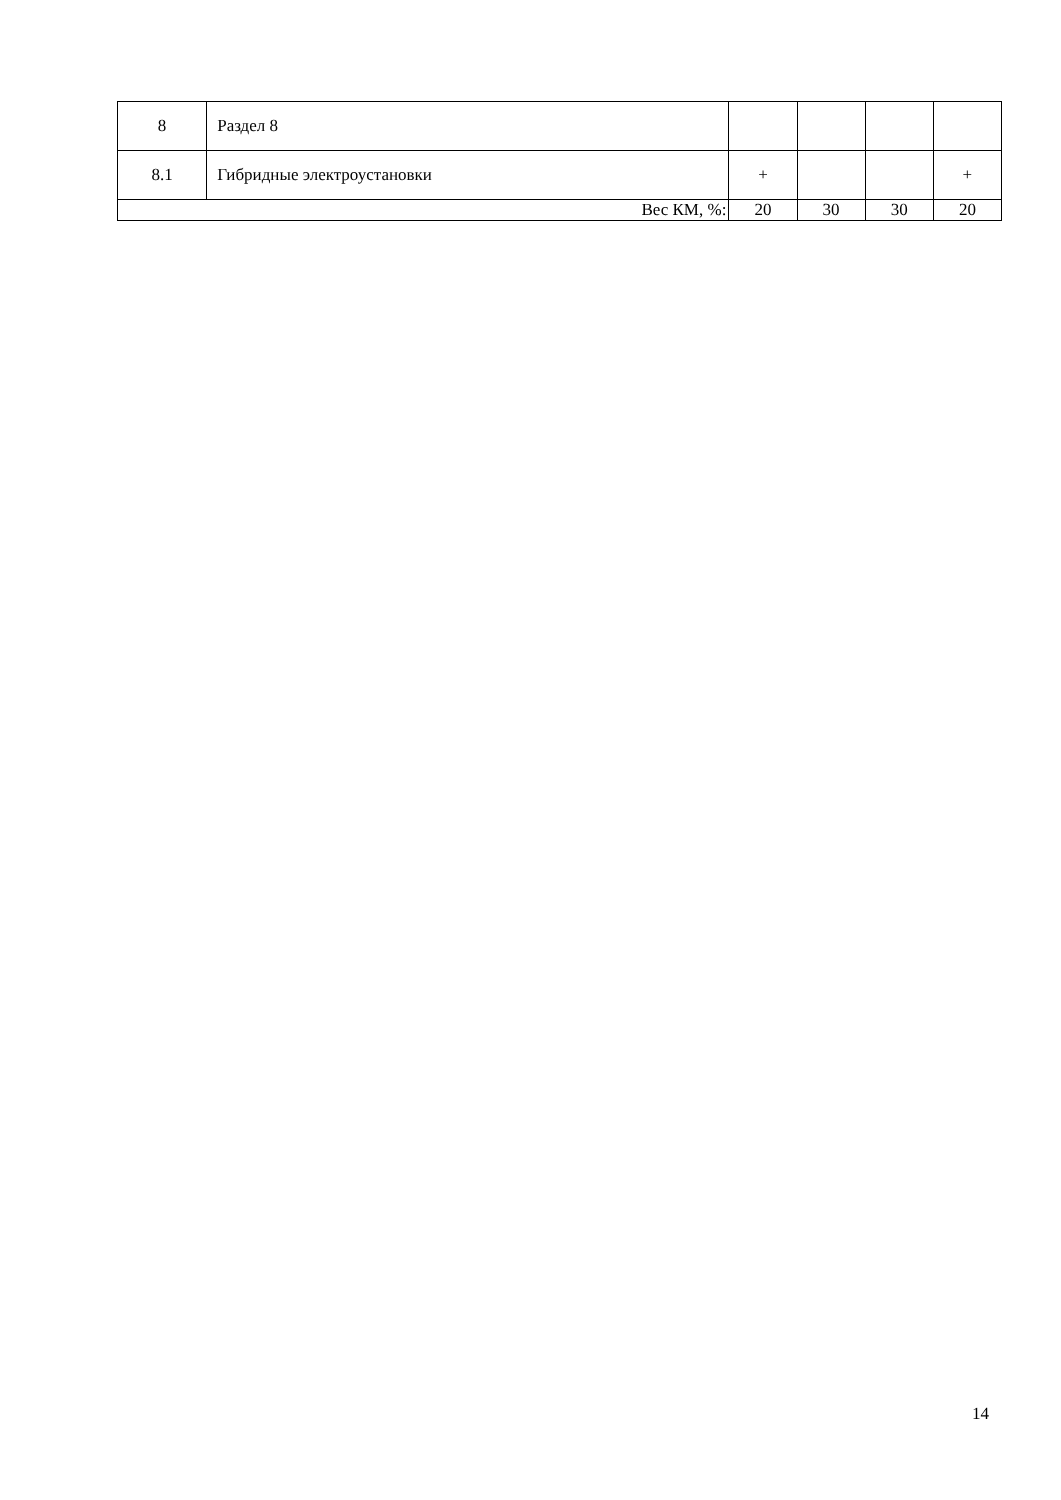| 8 | Раздел 8 | | | | |
| 8.1 | Гибридные электроустановки | + | | | + |
| Вес КМ, %: | | 20 | 30 | 30 | 20 |
14